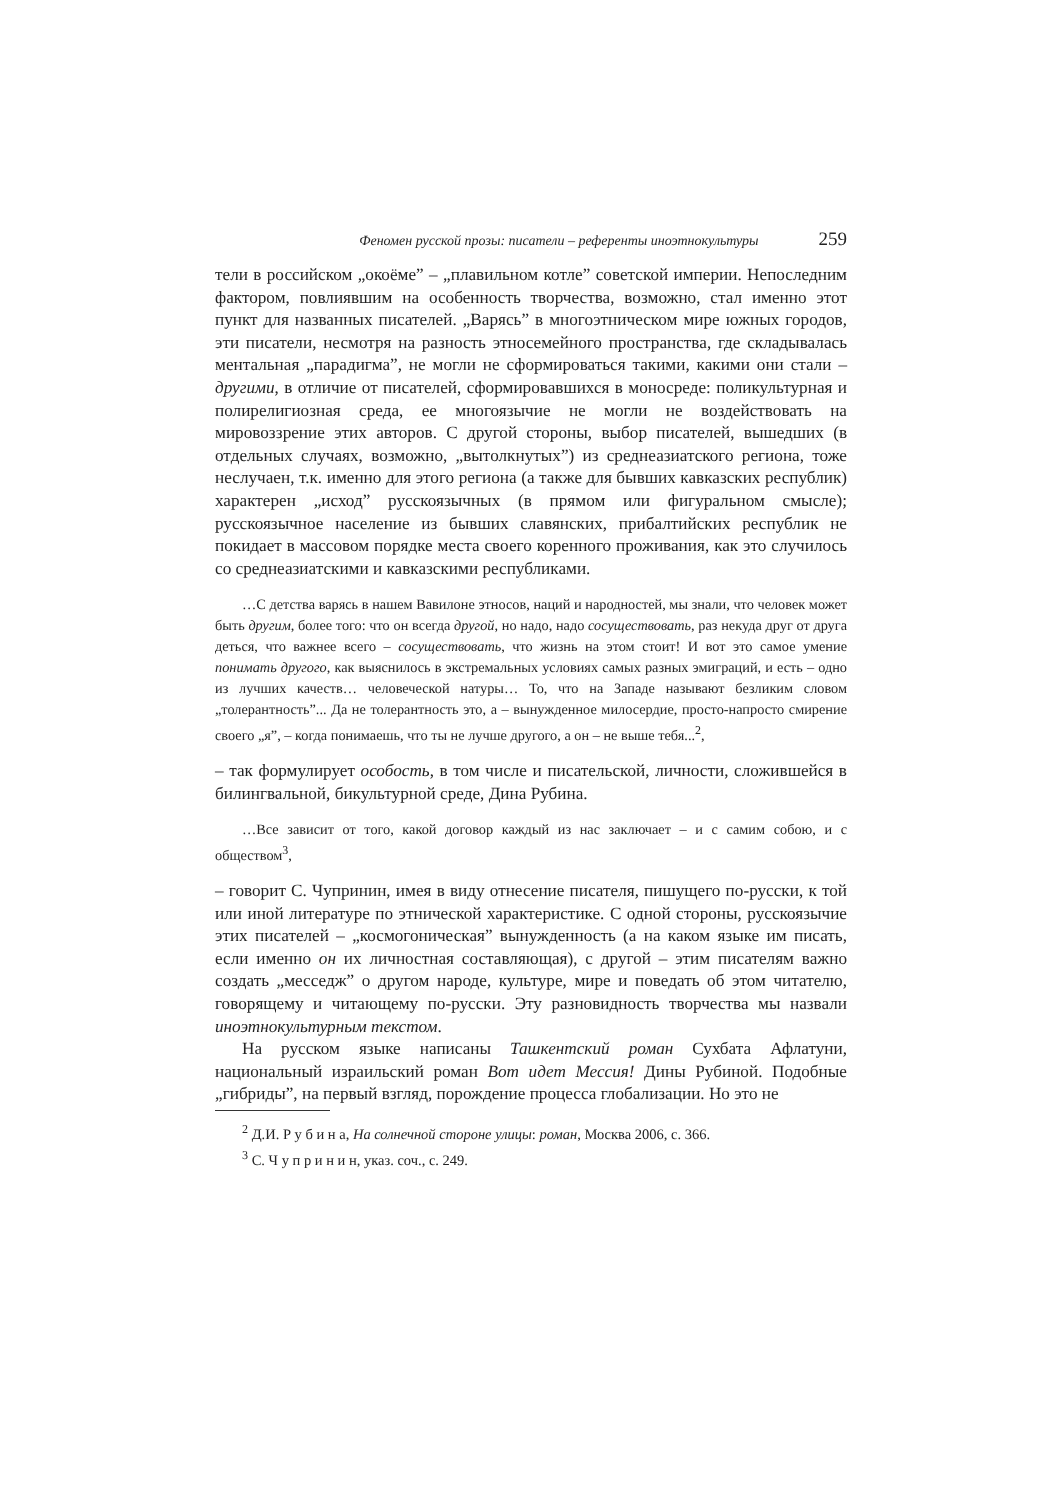Феномен русской прозы: писатели – референты иноэтнокультуры 259
тели в российском „окоёме” – „плавильном котле” советской империи. Непоследним фактором, повлиявшим на особенность творчества, возможно, стал именно этот пункт для названных писателей. „Варясь” в многоэтническом мире южных городов, эти писатели, несмотря на разность этносемейного пространства, где складывалась ментальная „парадигма”, не могли не сформироваться такими, какими они стали – другими, в отличие от писателей, сформировавшихся в моносреде: поликультурная и полирелигиозная среда, ее многоязычие не могли не воздействовать на мировоззрение этих авторов. С другой стороны, выбор писателей, вышедших (в отдельных случаях, возможно, „вытолкнутых”) из среднеазиатского региона, тоже неслучаен, т.к. именно для этого региона (а также для бывших кавказских республик) характерен „исход” русскоязычных (в прямом или фигуральном смысле); русскоязычное население из бывших славянских, прибалтийских республик не покидает в массовом порядке места своего коренного проживания, как это случилось со среднеазиатскими и кавказскими республиками.
…С детства варясь в нашем Вавилоне этносов, наций и народностей, мы знали, что человек может быть другим, более того: что он всегда другой, но надо, надо сосуществовать, раз некуда друг от друга деться, что важнее всего – сосуществовать, что жизнь на этом стоит! И вот это самое умение понимать другого, как выяснилось в экстремальных условиях самых разных эмиграций, и есть – одно из лучших качеств… человеческой натуры… То, что на Западе называют безликим словом „толерантность”... Да не толерантность это, а – вынужденное милосердие, просто-напросто смирение своего „я”, – когда понимаешь, что ты не лучше другого, а он – не выше тебя...<sup>2</sup>,
– так формулирует особость, в том числе и писательской, личности, сложившейся в билингвальной, бикультурной среде, Дина Рубина.
…Все зависит от того, какой договор каждый из нас заключает – и с самим собою, и с обществом<sup>3</sup>,
– говорит С. Чупринин, имея в виду отнесение писателя, пишущего по-русски, к той или иной литературе по этнической характеристике. С одной стороны, русскоязычие этих писателей – „космогоническая” вынужденность (а на каком языке им писать, если именно он их личностная составляющая), с другой – этим писателям важно создать „месседж” о другом народе, культуре, мире и поведать об этом читателю, говорящему и читающему по-русски. Эту разновидность творчества мы назвали иноэтнокультурным текстом.
На русском языке написаны Ташкентский роман Сухбата Афлатуни, национальный израильский роман Вот идет Мессия! Дины Рубиной. Подобные „гибриды”, на первый взгляд, порождение процесса глобализации. Но это не
<sup>2</sup> Д.И. Р у б и н а, На солнечной стороне улицы: роман, Москва 2006, с. 366.
<sup>3</sup> С. Ч у п р и н и н, указ. соч., с. 249.